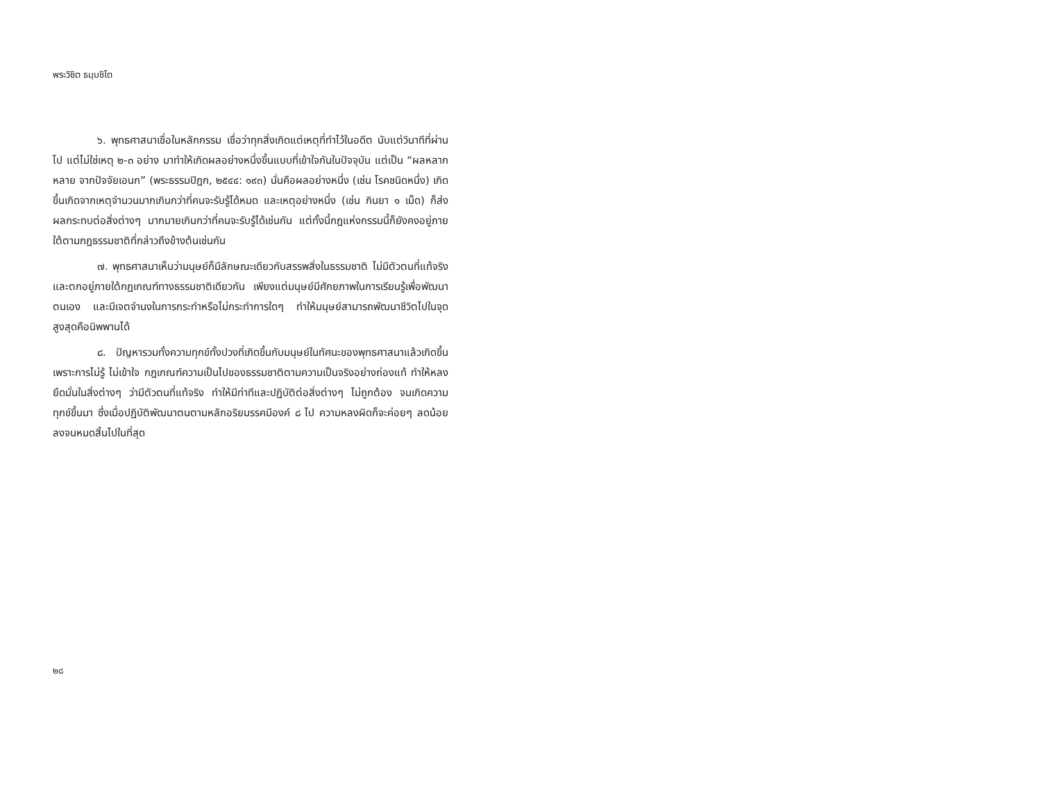พระวิชิต ธมฺมชิโต
๖. พุทธศาสนาเชื่อในหลักกรรม เชื่อว่าทุกสิ่งเกิดแต่เหตุที่ทำไว้ในอดีต นับแต่วินาทีที่ผ่านไป แต่ไม่ใช่เหตุ ๒-๓ อย่าง มาทำให้เกิดผลอย่างหนึ่งขึ้นแบบที่เข้าใจกันในปัจจุบัน แต่เป็น “ผลหลากหลาย จากปัจจัยเอนก” (พระธรรมปิฎก, ๒๕๔๔: ๑๙๓) นั่นคือผลอย่างหนึ่ง (เช่น โรคชนิดหนึ่ง) เกิดขึ้นเกิดจากเหตุจำนวนมากเกินกว่าที่คนจะรับรู้ได้หมด และเหตุอย่างหนึ่ง (เช่น กินยา ๑ เม็ด) ก็ส่งผลกระทบต่อสิ่งต่างๆ มากมายเกินกว่าที่คนจะรับรู้ได้เช่นกัน แต่ทั้งนี้กฎแห่งกรรมนี้ก็ยังคงอยู่ภายใต้ตามกฎธรรมชาติที่กล่าวถึงข้างต้นเช่นกัน
๗. พุทธศาสนาเห็นว่ามนุษย์ก็มีลักษณะเดียวกับสรรพสิ่งในธรรมชาติ ไม่มีตัวตนที่แท้จริงและตกอยู่ภายใต้กฎเกณฑ์ทางธรรมชาติเดียวกัน เพียงแต่มนุษย์มีศักยภาพในการเรียนรู้เพื่อพัฒนาตนเอง และมีเจตจำนงในการกระทำหรือไม่กระทำการใดๆ ทำให้มนุษย์สามารถพัฒนาชีวิตไปในจุดสูงสุดคือนิพพานได้
๘. ปัญหารวมทั้งความทุกข์ทั้งปวงที่เกิดขึ้นกับมนุษย์ในทัศนะของพุทธศาสนาแล้วเกิดขึ้นเพราะการไม่รู้ ไม่เข้าใจ กฎเกณฑ์ความเป็นไปของธรรมชาติตามความเป็นจริงอย่างถ่องแท้ ทำให้หลงยึดมั่นในสิ่งต่างๆ ว่ามีตัวตนที่แท้จริง ทำให้มีท่าทีและปฏิบัติต่อสิ่งต่างๆ ไม่ถูกต้อง จนเกิดความทุกข์ขึ้นมา ซึ่งเมื่อปฏิบัติพัฒนาตนตามหลักอริยมรรคมีองค์ ๘ ไป ความหลงผิดก็จะค่อยๆ ลดน้อยลงจนหมดสิ้นไปในที่สุด
๒๘